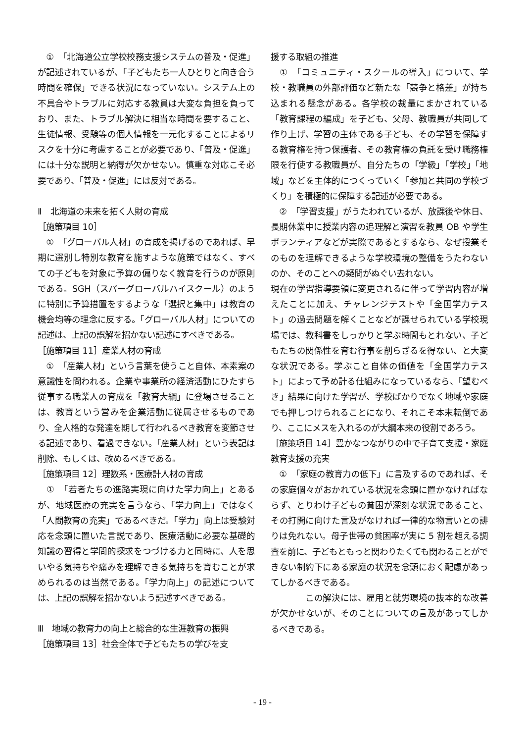①　「北海道公立学校校務支援システムの普及・促進」が記述されているが、「子どもたち一人ひとりと向き合う時間を確保」できる状況になっていない。システム上の不具合やトラブルに対応する教員は大変な負担を負っており、また、トラブル解決に相当な時間を要すること、生徒情報、受験等の個人情報を一元化することによるリスクを十分に考慮することが必要であり、「普及・促進」には十分な説明と納得が欠かせない。慎重な対応こそ必要であり、「普及・促進」には反対である。
Ⅱ　北海道の未来を拓く人財の育成
［施策項目 10］
　①　「グローバル人材」の育成を掲げるのであれば、早期に選別し特別な教育を施すような施策ではなく、すべての子どもを対象に予算の偏りなく教育を行うのが原則である。SGH（スパーグローバルハイスクール）のように特別に予算措置をするような「選択と集中」は教育の機会均等の理念に反する。「グローバル人材」についての記述は、上記の誤解を招かない記述にすべきである。
［施策項目 11］産業人材の育成
　①　「産業人材」という言葉を使うこと自体、本素案の意識性を問われる。企業や事業所の経済活動にひたすら従事する職業人の育成を「教育大綱」に登場させることは、教育という営みを企業活動に従属させるものであり、全人格的な発達を期して行われるべき教育を変節させる記述であり、看過できない。「産業人材」という表記は削除、もしくは、改めるべきである。
［施策項目 12］理数系・医療計人材の育成
　①　「若者たちの進路実現に向けた学力向上」とあるが、地域医療の充実を言うなら、「学力向上」ではなく「人間教育の充実」であるべきだ。「学力」向上は受験対応を念頭に置いた言説であり、医療活動に必要な基礎的知識の習得と学問的探求をつづける力と同時に、人を思いやる気持ちや痛みを理解できる気持ちを育むことが求められるのは当然である。「学力向上」の記述については、上記の誤解を招かないよう記述すべきである。
Ⅲ　地域の教育力の向上と総合的な生涯教育の振興
［施策項目 13］社会全体で子どもたちの学びを支
援する取組の推進
　①　「コミュニティ・スクールの導入」について、学校・教職員の外部評価など新たな「競争と格差」が持ち込まれる懸念がある。各学校の裁量にまかされている「教育課程の編成」を子ども、父母、教職員が共同して作り上げ、学習の主体である子ども、その学習を保障する教育権を持つ保護者、その教育権の負託を受け職務権限を行使する教職員が、自分たちの「学級」「学校」「地域」などを主体的につくっていく「参加と共同の学校づくり」を積極的に保障する記述が必要である。
　②　「学習支援」がうたわれているが、放課後や休日、長期休業中に授業内容の追理解と演習を教員 OB や学生ボランティアなどが実際であるとするなら、なぜ授業そのものを理解できるような学校環境の整備をうたわないのか、そのことへの疑問がぬぐい去れない。
現在の学習指導要領に変更されるに伴って学習内容が増えたことに加え、チャレンジテストや「全国学力テスト」の過去問題を解くことなどが課せられている学校現場では、教科書をしっかりと学ぶ時間もとれない、子どもたちの関係性を育む行事を削らざるを得ない、と大変な状況である。学ぶこと自体の価値を「全国学力テスト」によって予め計る仕組みになっているなら、「望むべき」結果に向けた学習が、学校ばかりでなく地域や家庭でも押しつけられることになり、それこそ本末転倒であり、ここにメスを入れるのが大綱本来の役割であろう。
［施策項目 14］豊かなつながりの中で子育て支援・家庭教育支援の充実
　①　「家庭の教育力の低下」に言及するのであれば、その家庭個々がおかれている状況を念頭に置かなければならず、とりわけ子どもの貧困が深刻な状況であること、その打開に向けた言及がなければ一律的な物言いとの誹りは免れない。母子世帯の貧困率が実に 5 割を超える調査を前に、子どもともっと関わりたくても関わることができない制約下にある家庭の状況を念頭におく配慮があってしかるべきである。
　　　　この解決には、雇用と就労環境の抜本的な改善が欠かせないが、そのことについての言及があってしかるべきである。
- 19 -